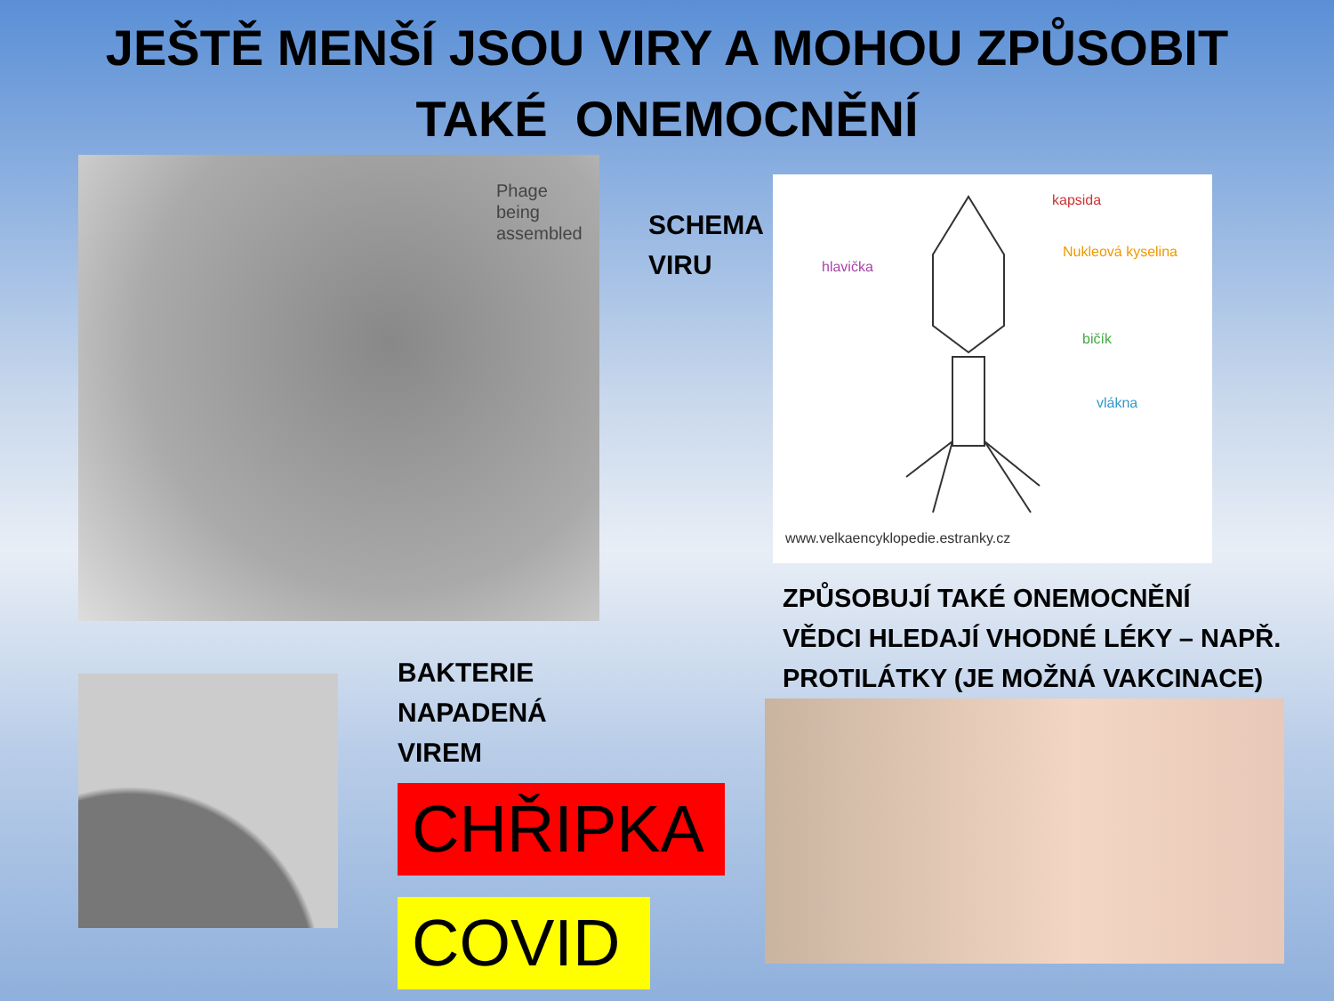JEŠTĚ MENŠÍ JSOU VIRY A MOHOU ZPŮSOBIT
TAKÉ ONEMOCNĚNÍ
Phage
being
assembled
SCHEMA VIRU
kapsida
Nukleová kyselina
hlavička
bičík
vlákna
www.velkaencyklopedie.estranky.cz
BAKTERIE
NAPADENÁ
VIREM
CHŘIPKA
COVID
ZPŮSOBUJÍ TAKÉ ONEMOCNĚNÍ
VĚDCI HLEDAJÍ VHODNÉ LÉKY – NAPŘ.
PROTILÁTKY (JE MOŽNÁ VAKCINACE)